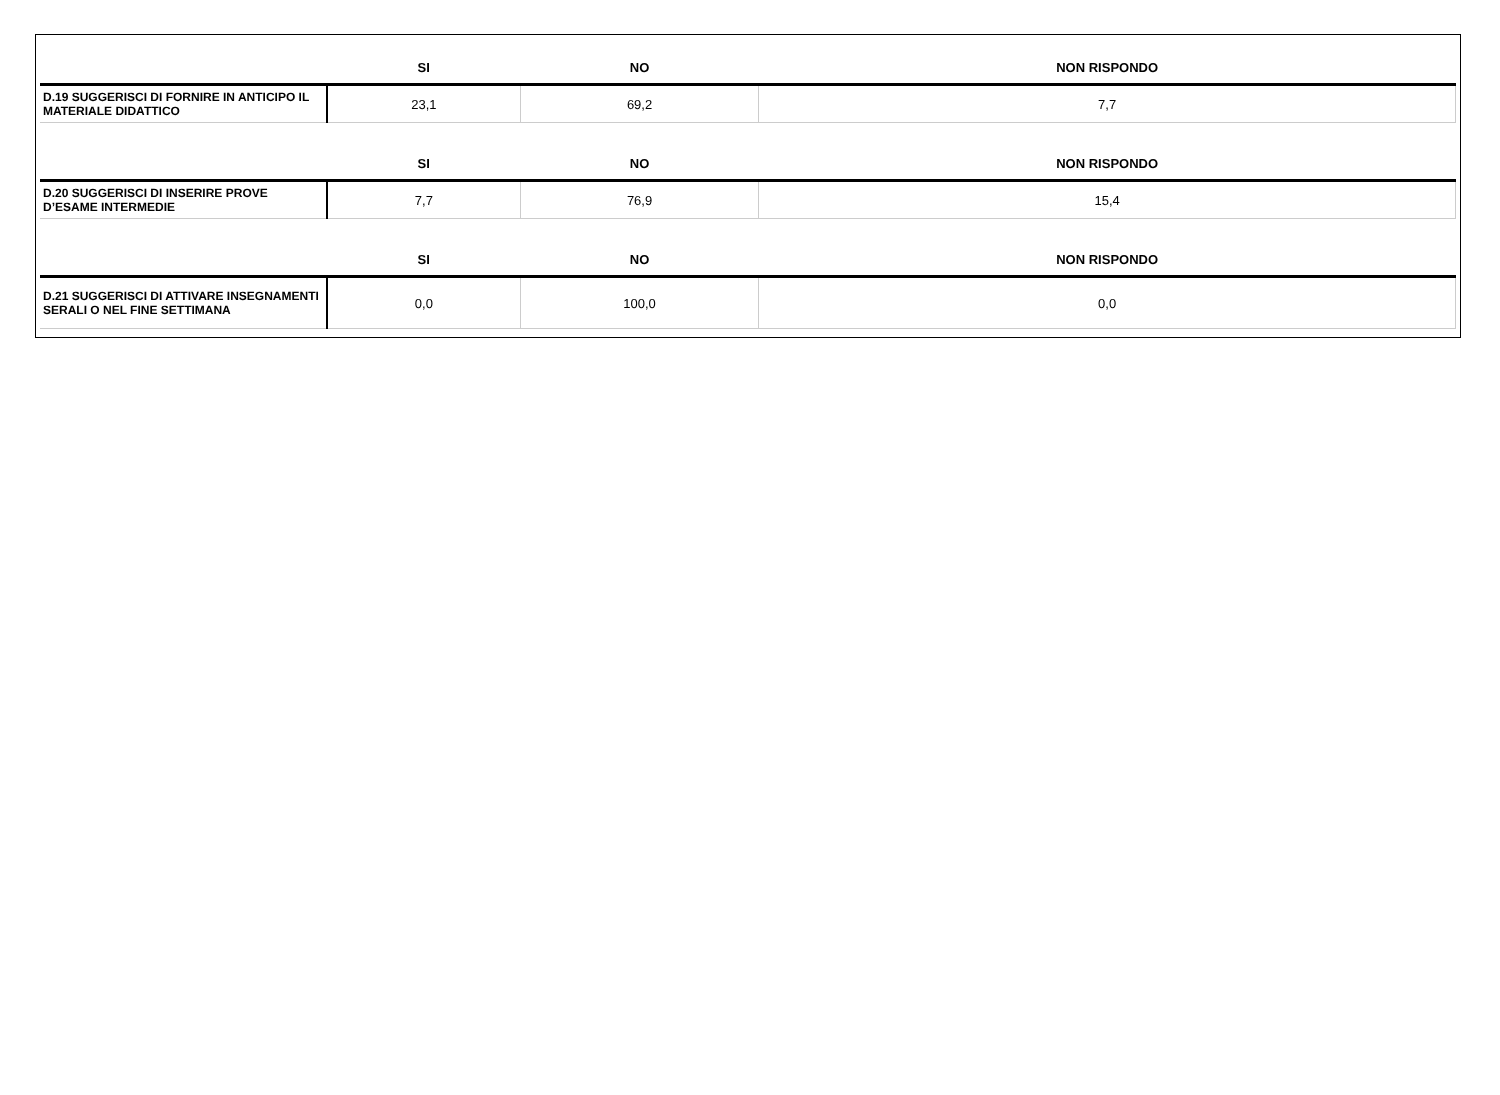| | SI | NO | NON RISPONDO |
| --- | --- | --- | --- |
| D.19 SUGGERISCI DI FORNIRE IN ANTICIPO IL MATERIALE DIDATTICO | 23,1 | 69,2 | 7,7 |
| | SI | NO | NON RISPONDO |
| D.20 SUGGERISCI DI INSERIRE PROVE D’ESAME INTERMEDIE | 7,7 | 76,9 | 15,4 |
| | SI | NO | NON RISPONDO |
| D.21 SUGGERISCI DI ATTIVARE INSEGNAMENTI SERALI O NEL FINE SETTIMANA | 0,0 | 100,0 | 0,0 |